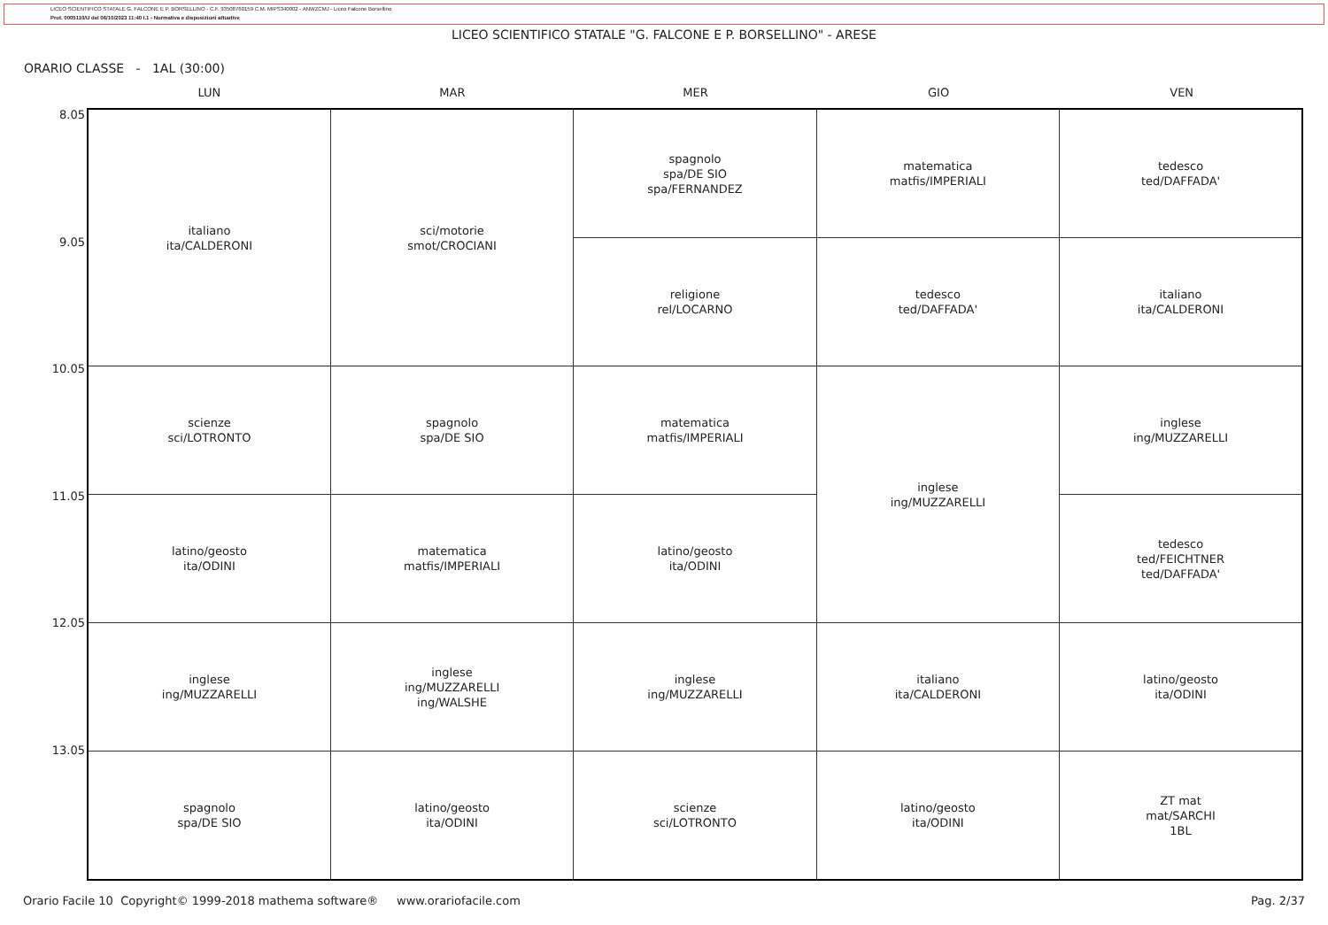LICEO SCIENTIFICO STATALE G. FALCONE E P. BORSELLINO - C.F. 93508760159 C.M. MIPS340002 - ANWZCMJ - Liceo Falcone Borsellino
Prot. 0005110/U del 06/10/2023 11:40 I.1 - Normativa e disposizioni attuative
LICEO SCIENTIFICO STATALE "G. FALCONE E P. BORSELLINO" - ARESE
ORARIO CLASSE - 1AL (30:00)
LUN MAR MER GIO VEN
8.05
9.05
10.05
11.05
12.05
13.05
| italiano ita/CALDERONI | sci/motorie smot/CROCIANI | spagnolo spa/DE SIO spa/FERNANDEZ | matematica matfis/IMPERIALI | tedesco ted/DAFFADA' |
| | | religione rel/LOCARNO | tedesco ted/DAFFADA' | italiano ita/CALDERONI |
| scienze sci/LOTRONTO | spagnolo spa/DE SIO | matematica matfis/IMPERIALI | inglese ing/MUZZARELLI | inglese ing/MUZZARELLI |
| latino/geosto ita/ODINI | matematica matfis/IMPERIALI | latino/geosto ita/ODINI | | tedesco ted/FEICHTNER ted/DAFFADA' |
| inglese ing/MUZZARELLI | inglese ing/MUZZARELLI ing/WALSHE | inglese ing/MUZZARELLI | italiano ita/CALDERONI | latino/geosto ita/ODINI |
| spagnolo spa/DE SIO | latino/geosto ita/ODINI | scienze sci/LOTRONTO | latino/geosto ita/ODINI | ZT mat mat/SARCHI 1BL |
Orario Facile 10 Copyright© 1999-2018 mathema software® www.orariofacile.com Pag. 2/37